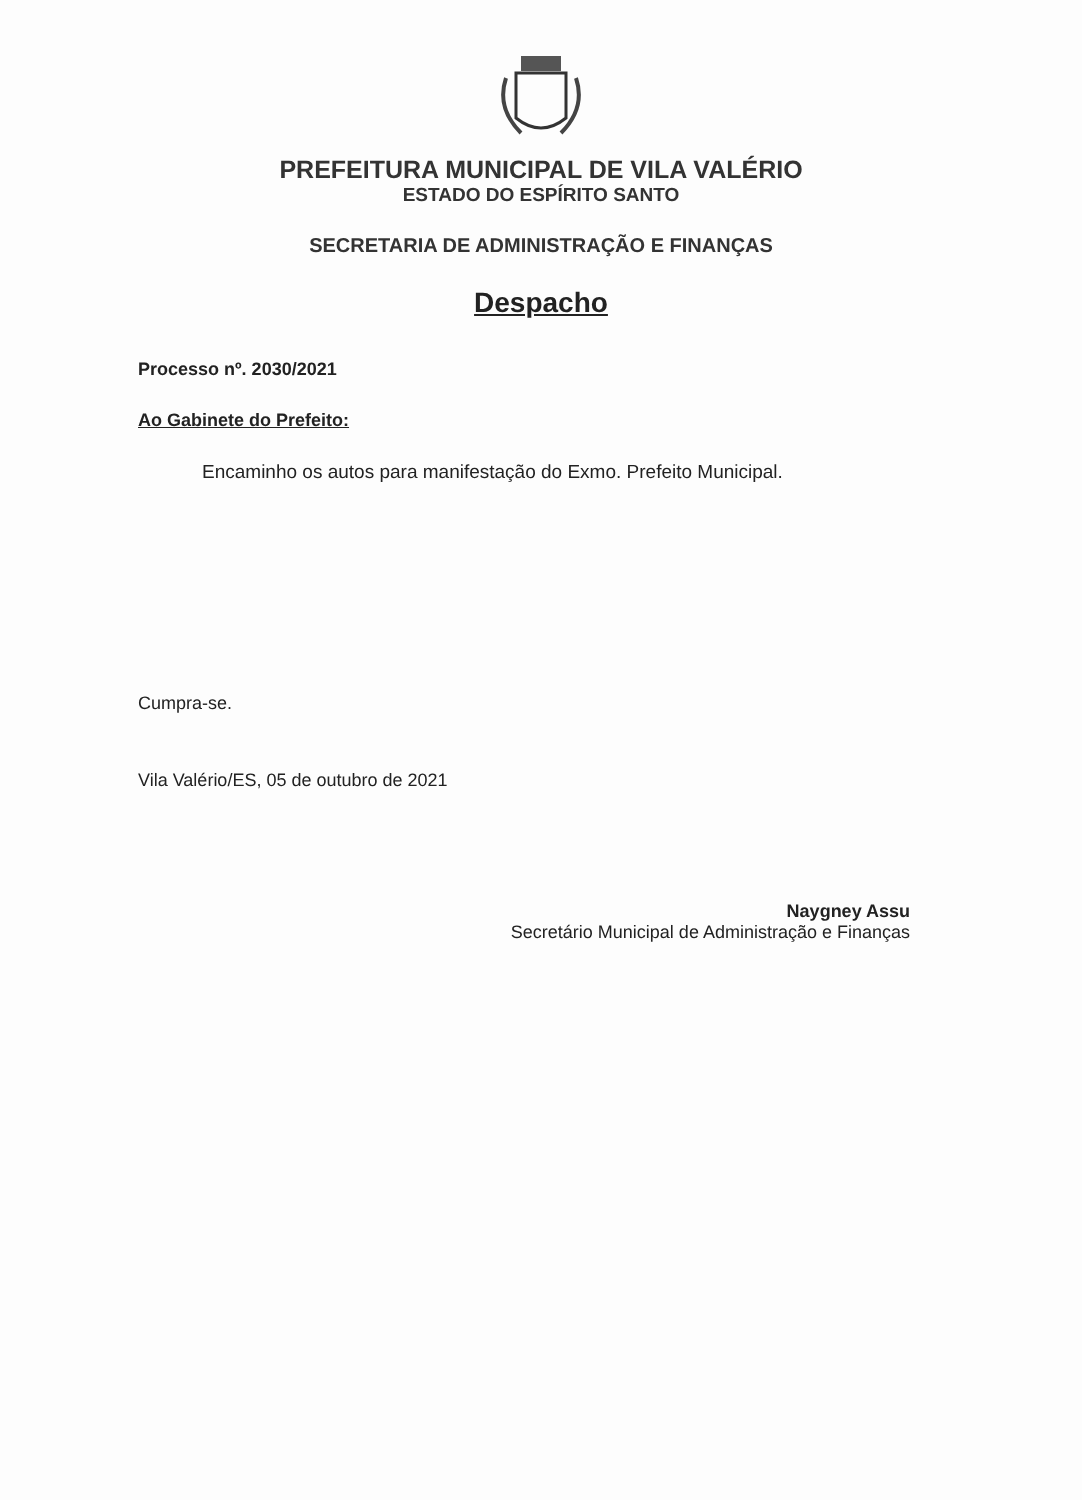PREFEITURA MUNICIPAL DE VILA VALÉRIO
ESTADO DO ESPÍRITO SANTO
SECRETARIA DE ADMINISTRAÇÃO E FINANÇAS
Despacho
Processo nº. 2030/2021
Ao Gabinete do Prefeito:
Encaminho os autos para manifestação do Exmo. Prefeito Municipal.
Cumpra-se.
Vila Valério/ES, 05 de outubro de 2021
Naygney Assu
Secretário Municipal de Administração e Finanças